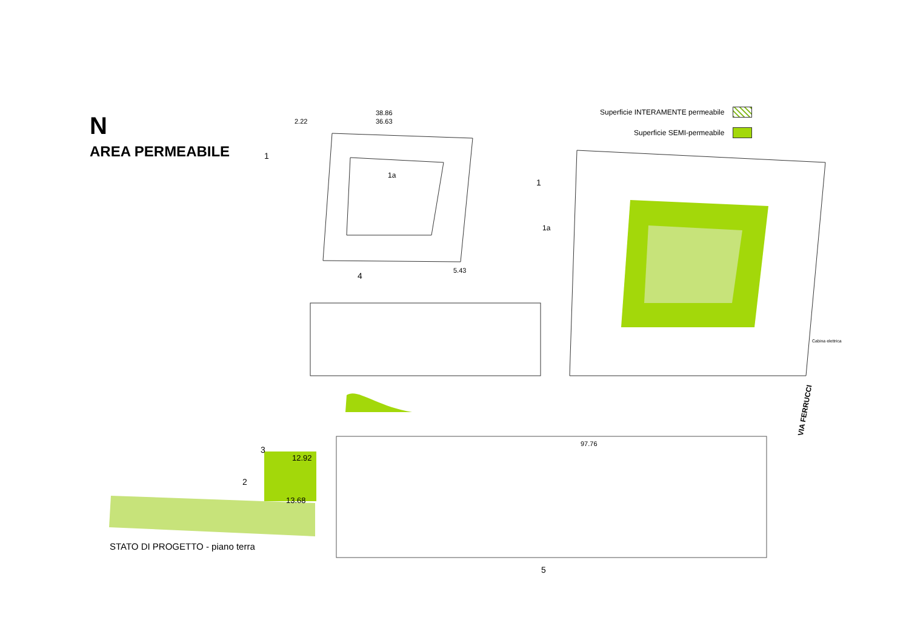N
AREA PERMEABILE
Superficie INTERAMENTE permeabile
Superficie SEMI-permeabile
38.86
36.63
2.22
5.43
12.92
13.68
97.76
VIA FERRUCCI
Cabina elettrica
3
2
4
5
1
1
1a
1a
STATO DI PROGETTO - piano terra